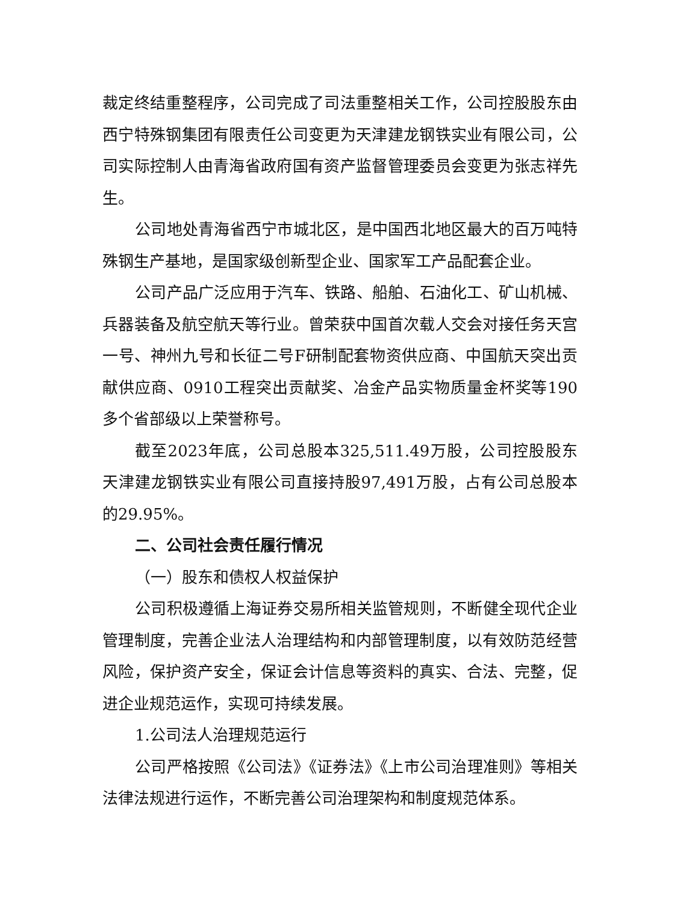裁定终结重整程序，公司完成了司法重整相关工作，公司控股股东由西宁特殊钢集团有限责任公司变更为天津建龙钢铁实业有限公司，公司实际控制人由青海省政府国有资产监督管理委员会变更为张志祥先生。
公司地处青海省西宁市城北区，是中国西北地区最大的百万吨特殊钢生产基地，是国家级创新型企业、国家军工产品配套企业。
公司产品广泛应用于汽车、铁路、船舶、石油化工、矿山机械、兵器装备及航空航天等行业。曾荣获中国首次载人交会对接任务天宫一号、神州九号和长征二号F研制配套物资供应商、中国航天突出贡献供应商、0910工程突出贡献奖、冶金产品实物质量金杯奖等190多个省部级以上荣誉称号。
截至2023年底，公司总股本325,511.49万股，公司控股股东天津建龙钢铁实业有限公司直接持股97,491万股，占有公司总股本的29.95%。
二、公司社会责任履行情况
（一）股东和债权人权益保护
公司积极遵循上海证券交易所相关监管规则，不断健全现代企业管理制度，完善企业法人治理结构和内部管理制度，以有效防范经营风险，保护资产安全，保证会计信息等资料的真实、合法、完整，促进企业规范运作，实现可持续发展。
1.公司法人治理规范运行
公司严格按照《公司法》《证券法》《上市公司治理准则》等相关法律法规进行运作，不断完善公司治理架构和制度规范体系。